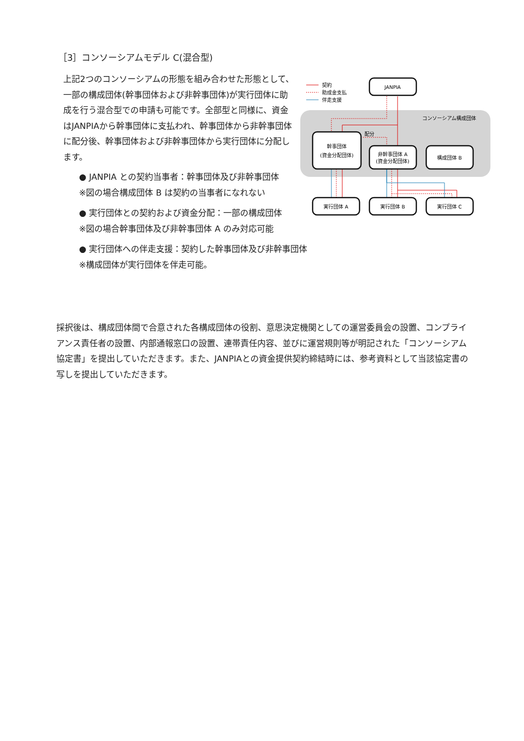［3］コンソーシアムモデル C(混合型)
上記2つのコンソーシアムの形態を組み合わせた形態として、一部の構成団体(幹事団体および非幹事団体)が実行団体に助成を行う混合型での申請も可能です。全部型と同様に、資金はJANPIAから幹事団体に支払われ、幹事団体から非幹事団体に配分後、幹事団体および非幹事団体から実行団体に分配します。
● JANPIA との契約当事者：幹事団体及び非幹事団体
※図の場合構成団体 B は契約の当事者になれない
● 実行団体との契約および資金分配：一部の構成団体
※図の場合幹事団体及び非幹事団体 A のみ対応可能
● 実行団体への伴走支援：契約した幹事団体及び非幹事団体
※構成団体が実行団体を伴走可能。
契約
助成金支払
伴走支援
コンソーシアム構成団体
配分
JANPIA
幹事団体
(資金分配団体)
非幹事団体 A
(資金分配団体)
構成団体 B
実行団体 A
実行団体 B
実行団体 C
採択後は、構成団体間で合意された各構成団体の役割、意思決定機関としての運営委員会の設置、コンプライアンス責任者の設置、内部通報窓口の設置、連帯責任内容、並びに運営規則等が明記された「コンソーシアム協定書」を提出していただきます。また、JANPIAとの資金提供契約締結時には、参考資料として当該協定書の写しを提出していただきます。